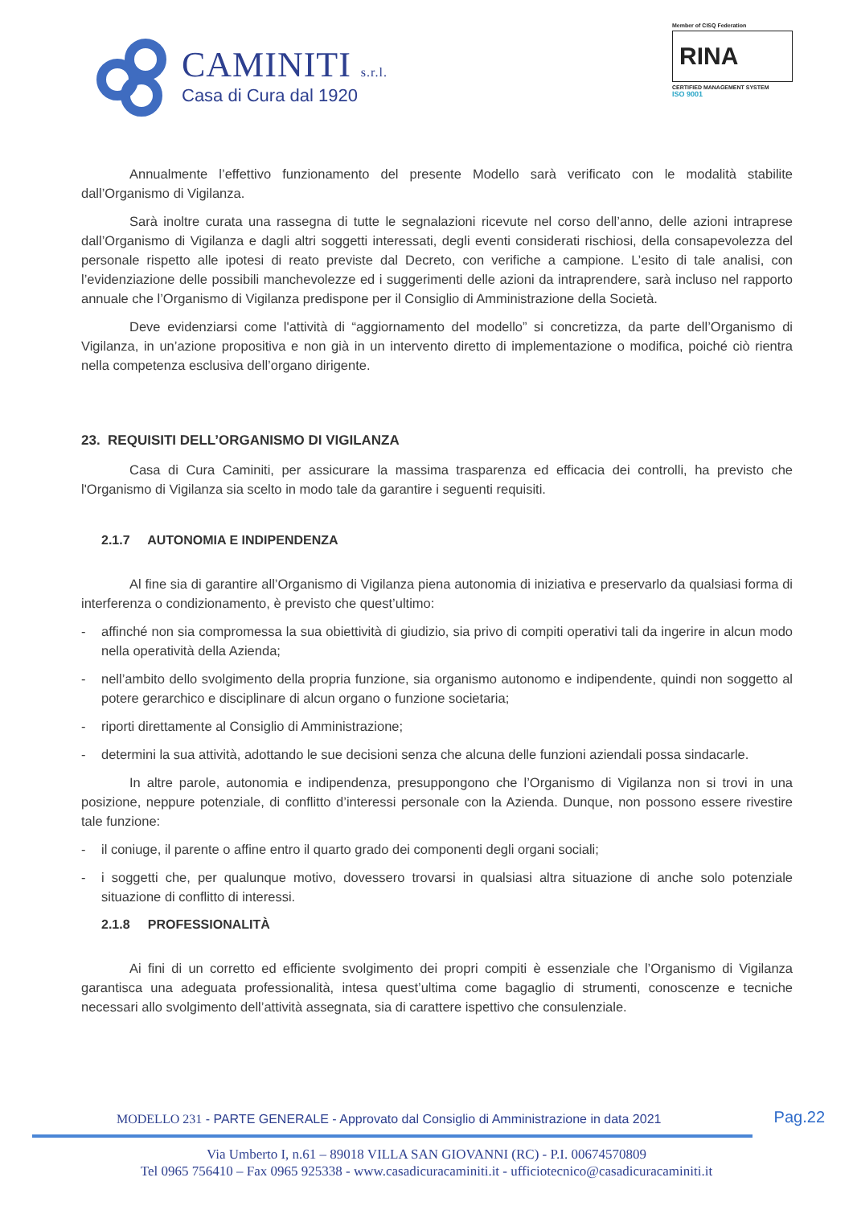CAMINITI s.r.l.
Casa di Cura dal 1920
Member of CISQ Federation
RINA
CERTIFIED MANAGEMENT SYSTEM
ISO 9001
Annualmente l’effettivo funzionamento del presente Modello sarà verificato con le modalità stabilite dall’Organismo di Vigilanza.
Sarà inoltre curata una rassegna di tutte le segnalazioni ricevute nel corso dell’anno, delle azioni intraprese dall’Organismo di Vigilanza e dagli altri soggetti interessati, degli eventi considerati rischiosi, della consapevolezza del personale rispetto alle ipotesi di reato previste dal Decreto, con verifiche a campione. L’esito di tale analisi, con l’evidenziazione delle possibili manchevolezze ed i suggerimenti delle azioni da intraprendere, sarà incluso nel rapporto annuale che l’Organismo di Vigilanza predispone per il Consiglio di Amministrazione della Società.
Deve evidenziarsi come l'attività di “aggiornamento del modello” si concretizza, da parte dell’Organismo di Vigilanza, in un’azione propositiva e non già in un intervento diretto di implementazione o modifica, poiché ciò rientra nella competenza esclusiva dell’organo dirigente.
23. REQUISITI DELL’ORGANISMO DI VIGILANZA
Casa di Cura Caminiti, per assicurare la massima trasparenza ed efficacia dei controlli, ha previsto che l'Organismo di Vigilanza sia scelto in modo tale da garantire i seguenti requisiti.
2.1.7 AUTONOMIA E INDIPENDENZA
Al fine sia di garantire all’Organismo di Vigilanza piena autonomia di iniziativa e preservarlo da qualsiasi forma di interferenza o condizionamento, è previsto che quest’ultimo:
- affinché non sia compromessa la sua obiettività di giudizio, sia privo di compiti operativi tali da ingerire in alcun modo nella operatività della Azienda;
- nell’ambito dello svolgimento della propria funzione, sia organismo autonomo e indipendente, quindi non soggetto al potere gerarchico e disciplinare di alcun organo o funzione societaria;
- riporti direttamente al Consiglio di Amministrazione;
- determini la sua attività, adottando le sue decisioni senza che alcuna delle funzioni aziendali possa sindacarle.
In altre parole, autonomia e indipendenza, presuppongono che l’Organismo di Vigilanza non si trovi in una posizione, neppure potenziale, di conflitto d’interessi personale con la Azienda. Dunque, non possono essere rivestire tale funzione:
- il coniuge, il parente o affine entro il quarto grado dei componenti degli organi sociali;
- i soggetti che, per qualunque motivo, dovessero trovarsi in qualsiasi altra situazione di anche solo potenziale situazione di conflitto di interessi.
2.1.8 PROFESSIONALITÀ
Ai fini di un corretto ed efficiente svolgimento dei propri compiti è essenziale che l’Organismo di Vigilanza garantisca una adeguata professionalità, intesa quest’ultima come bagaglio di strumenti, conoscenze e tecniche necessari allo svolgimento dell’attività assegnata, sia di carattere ispettivo che consulenziale.
MODELLO 231 - PARTE GENERALE - Approvato dal Consiglio di Amministrazione in data 2021
Pag.22
Via Umberto I, n.61 – 89018 VILLA SAN GIOVANNI (RC) - P.I. 00674570809
Tel 0965 756410 – Fax 0965 925338 - www.casadicuracaminiti.it - ufficiotecnico@casadicuracaminiti.it